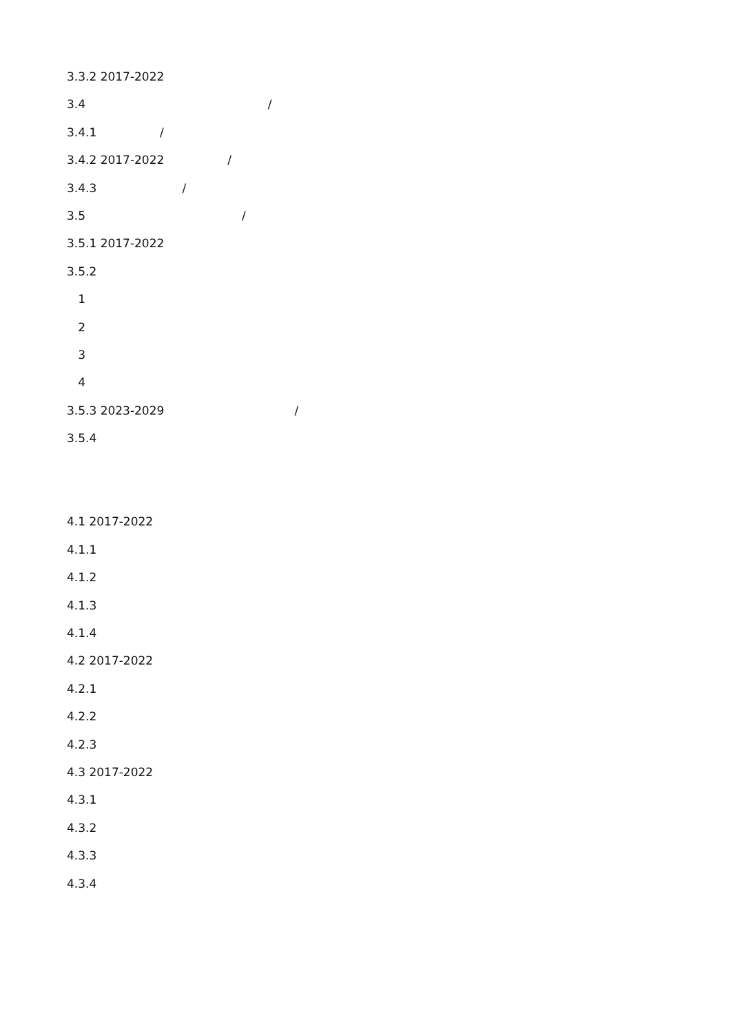3.3.2 2017-2022
3.4 /
3.4.1 /
3.4.2 2017-2022 /
3.4.3 /
3.5 /
3.5.1 2017-2022
3.5.2
1
2
3
4
3.5.3 2023-2029 /
3.5.4
4.1 2017-2022
4.1.1
4.1.2
4.1.3
4.1.4
4.2 2017-2022
4.2.1
4.2.2
4.2.3
4.3 2017-2022
4.3.1
4.3.2
4.3.3
4.3.4